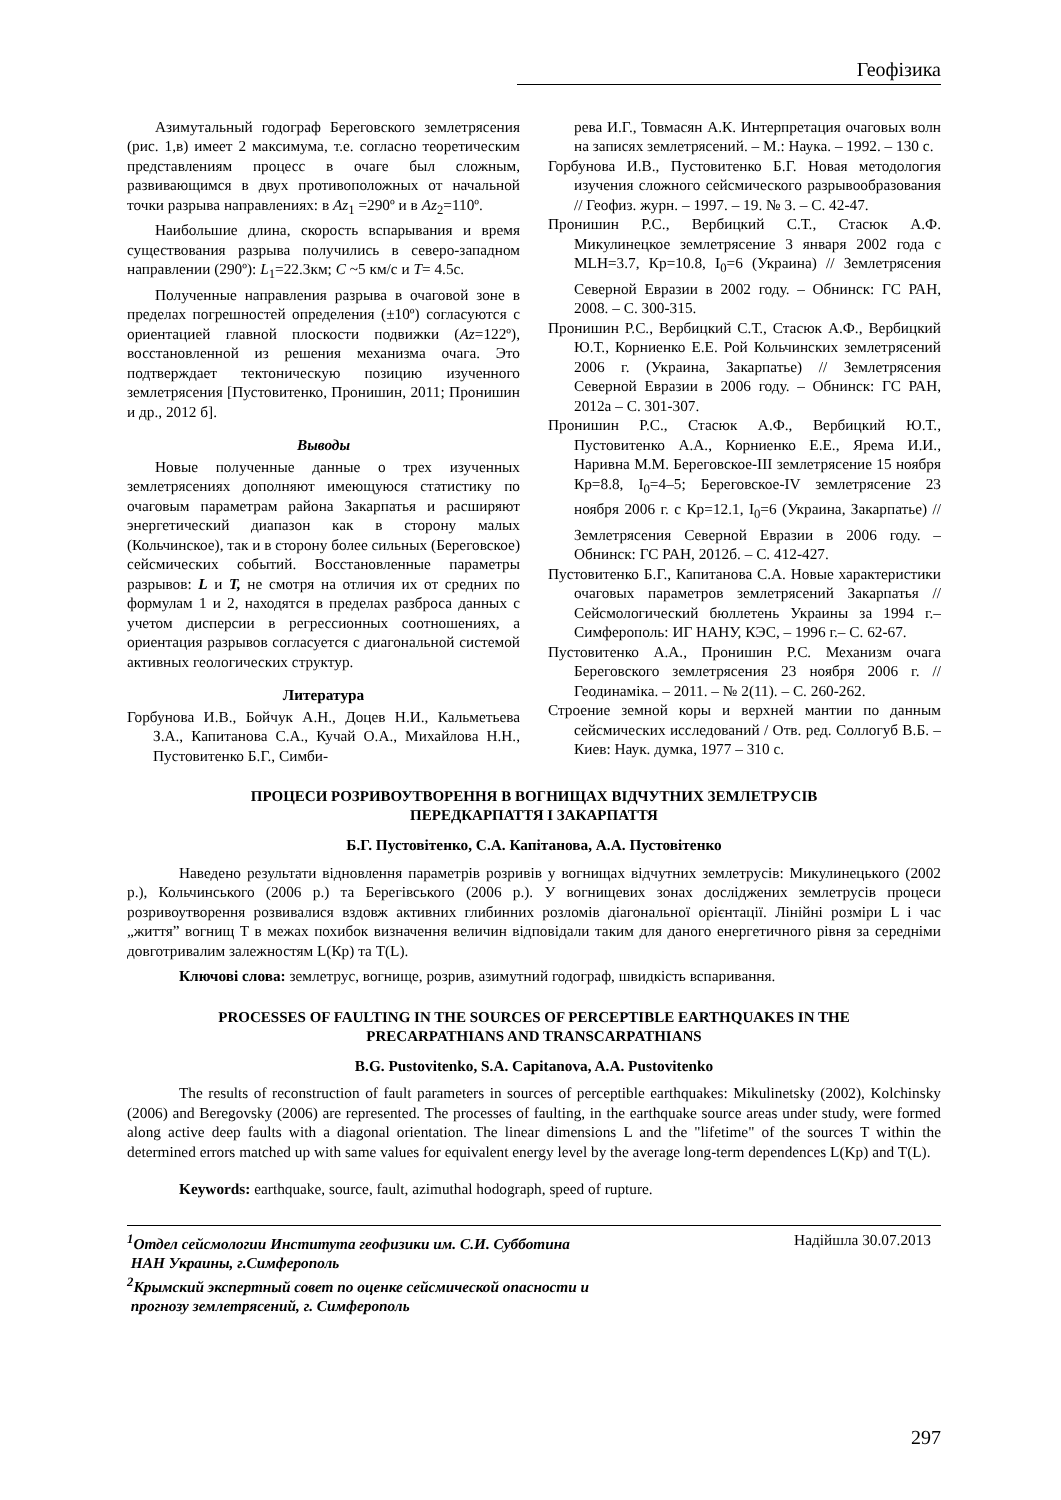Геофізика
Азимутальный годограф Береговского землетрясения (рис. 1,в) имеет 2 максимума, т.е. согласно теоретическим представлениям процесс в очаге был сложным, развивающимся в двух противоположных от начальной точки разрыва направлениях: в Az<sub>1</sub> =290º и в Az<sub>2</sub>=110º.
Наибольшие длина, скорость вспарывания и время существования разрыва получились в северо-западном направлении (290º): L<sub>1</sub>=22.3км; C ~5 км/с и T= 4.5с.
Полученные направления разрыва в очаговой зоне в пределах погрешностей определения (±10º) согласуются с ориентацией главной плоскости подвижки (Az=122º), восстановленной из решения механизма очага. Это подтверждает тектоническую позицию изученного землетрясения [Пустовитенко, Пронишин, 2011; Пронишин и др., 2012 б].
Выводы
Новые полученные данные о трех изученных землетрясениях дополняют имеющуюся статистику по очаговым параметрам района Закарпатья и расширяют энергетический диапазон как в сторону малых (Кольчинское), так и в сторону более сильных (Береговское) сейсмических событий. Восстановленные параметры разрывов: L и T, не смотря на отличия их от средних по формулам 1 и 2, находятся в пределах разброса данных с учетом дисперсии в регрессионных соотношениях, а ориентация разрывов согласуется с диагональной системой активных геологических структур.
Литература
Горбунова И.В., Бойчук А.Н., Доцев Н.И., Кальметьева З.А., Капитанова С.А., Кучай О.А., Михайлова Н.Н., Пустовитенко Б.Г., Симби-
рева И.Г., Товмасян А.К. Интерпретация очаговых волн на записях землетрясений. – М.: Наука. – 1992. – 130 с.
Горбунова И.В., Пустовитенко Б.Г. Новая методология изучения сложного сейсмического разрывообразования // Геофиз. журн. – 1997. – 19. № 3. – С. 42-47.
Пронишин Р.С., Вербицкий С.Т., Стасюк А.Ф. Микулинецкое землетрясение 3 января 2002 года с MLH=3.7, Кр=10.8, I<sub>0</sub>=6 (Украина) // Землетрясения Северной Евразии в 2002 году. – Обнинск: ГС РАН, 2008. – С. 300-315.
Пронишин Р.С., Вербицкий С.Т., Стасюк А.Ф., Вербицкий Ю.Т., Корниенко Е.Е. Рой Кольчинских землетрясений 2006 г. (Украина, Закарпатье) // Землетрясения Северной Евразии в 2006 году. – Обнинск: ГС РАН, 2012а – С. 301-307.
Пронишин Р.С., Стасюк А.Ф., Вербицкий Ю.Т., Пустовитенко А.А., Корниенко Е.Е., Ярема И.И., Наривна М.М. Береговское-III землетрясение 15 ноября Кр=8.8, I<sub>0</sub>=4–5; Береговское-IV землетрясение 23 ноября 2006 г. с Кр=12.1, I<sub>0</sub>=6 (Украина, Закарпатье) // Землетрясения Северной Евразии в 2006 году. – Обнинск: ГС РАН, 2012б. – С. 412-427.
Пустовитенко Б.Г., Капитанова С.А. Новые характеристики очаговых параметров землетрясений Закарпатья // Сейсмологический бюллетень Украины за 1994 г.– Симферополь: ИГ НАНУ, КЭС, – 1996 г.– С. 62-67.
Пустовитенко А.А., Пронишин Р.С. Механизм очага Береговского землетрясения 23 ноября 2006 г. // Геодинаміка. – 2011. – № 2(11). – С. 260-262.
Строение земной коры и верхней мантии по данным сейсмических исследований / Отв. ред. Соллогуб В.Б. – Киев: Наук. думка, 1977 – 310 с.
ПРОЦЕСИ РОЗРИВОУТВОРЕННЯ В ВОГНИЩАХ ВІДЧУТНИХ ЗЕМЛЕТРУСІВ
ПЕРЕДКАРПАТТЯ І ЗАКАРПАТТЯ
Б.Г. Пустовітенко, С.А. Капітанова, А.А. Пустовітенко
Наведено результати відновлення параметрів розривів у вогнищах відчутних землетрусів: Микулинецького (2002 р.), Кольчинського (2006 р.) та Берегівського (2006 р.). У вогнищевих зонах досліджених землетрусів процеси розривоутворення розвивалися вздовж активних глибинних розломів діагональної орієнтації. Лінійні розміри L і час „життя” вогнищ T в межах похибок визначення величин відповідали таким для даного енергетичного рівня за середніми довготривалим залежностям L(Кр) та T(L).
Ключові слова: землетрус, вогнище, розрив, азимутний годограф, швидкість вспаривання.
PROCESSES OF FAULTING IN THE SOURCES OF PERCEPTIBLE EARTHQUAKES IN THE
PRECARPATHIANS AND TRANSCARPATHIANS
B.G. Pustovitenko, S.A. Capitanova, A.A. Pustovitenko
The results of reconstruction of fault parameters in sources of perceptible earthquakes: Mikulinetsky (2002), Kolchinsky (2006) and Beregovsky (2006) are represented. The processes of faulting, in the earthquake source areas under study, were formed along active deep faults with a diagonal orientation. The linear dimensions L and the "lifetime" of the sources T within the determined errors matched up with same values for equivalent energy level by the average long-term dependences L(Kp) and T(L).
Keywords: earthquake, source, fault, azimuthal hodograph, speed of rupture.
<sup>1</sup> Отдел сейсмологии Института геофизики им. С.И. Субботина
НАН Украины, г.Симферополь
<sup>2</sup> Крымский экспертный совет по оценке сейсмической опасности и
прогнозу землетрясений, г. Симферополь
Надійшла 30.07.2013
297